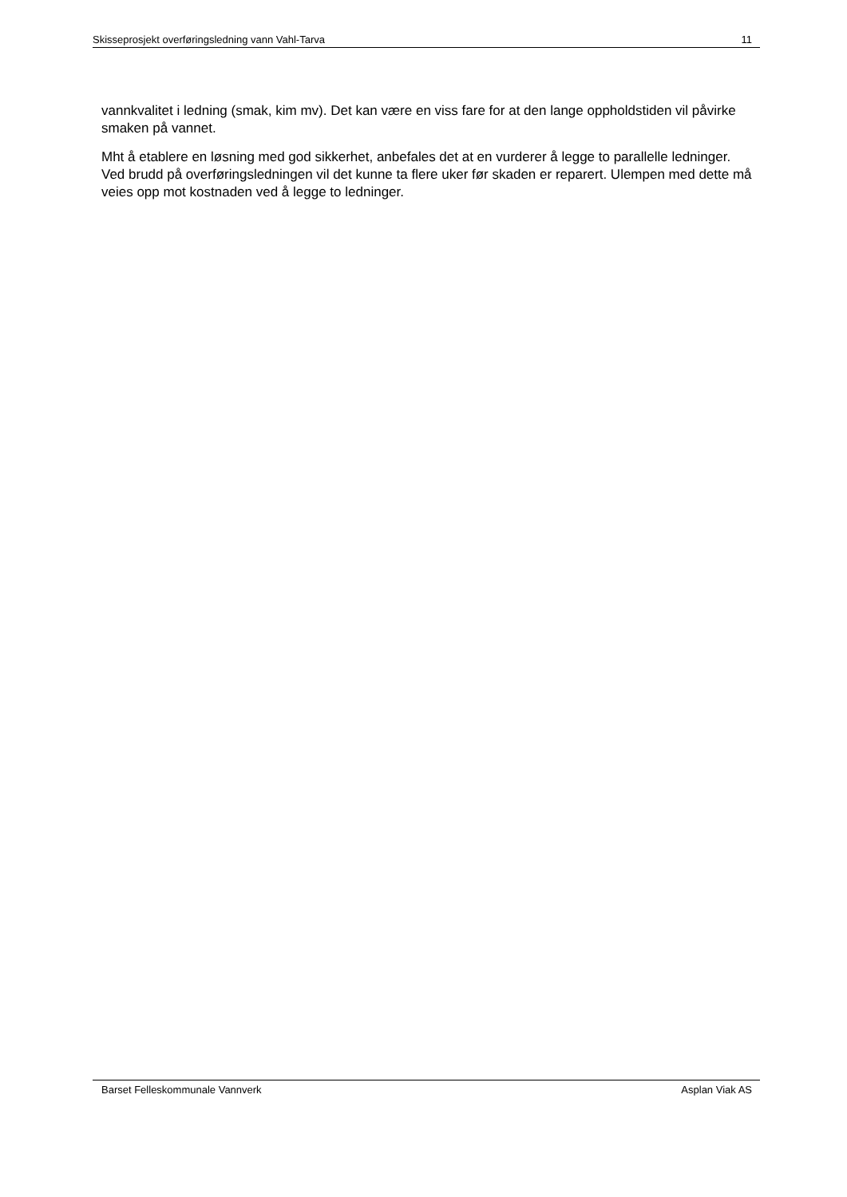Skisseprosjekt overføringsledning vann Vahl-Tarva 11
vannkvalitet i ledning (smak, kim mv). Det kan være en viss fare for at den lange oppholdstiden vil påvirke smaken på vannet.
Mht å etablere en løsning med god sikkerhet, anbefales det at en vurderer å legge to parallelle ledninger. Ved brudd på overføringsledningen vil det kunne ta flere uker før skaden er reparert. Ulempen med dette må veies opp mot kostnaden ved å legge to ledninger.
Barset Felleskommunale Vannverk Asplan Viak AS